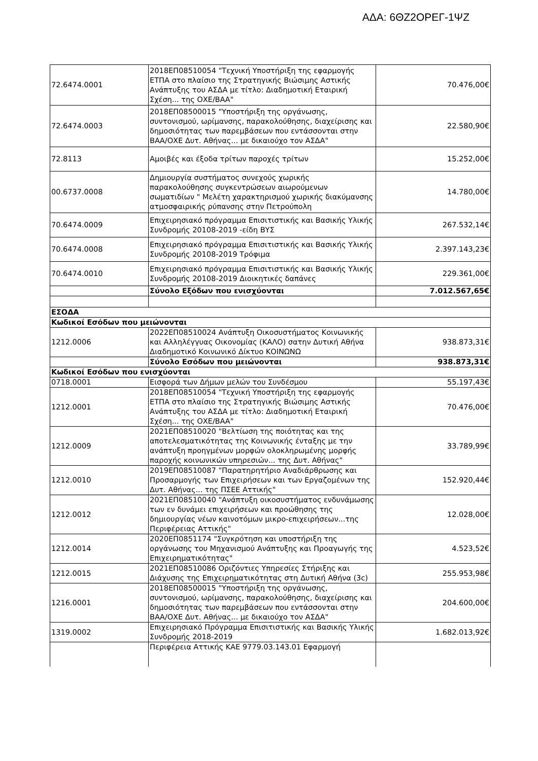ΑΔΑ: 6ΘΖ2ΟΡΕΓ-1ΨΖ
| 72.6474.0001 | 2018ΕΠ08510054 "Τεχνική Υποστήριξη της εφαρμογής ΕΤΠΑ στο πλαίσιο της Στρατηγικής Βιώσιμης Αστικής Ανάπτυξης του ΑΣΔΑ με τίτλο: Διαδημοτική Εταιρική Σχέση... της ΟΧΕ/ΒΑΑ" | 70.476,00€ |
| 72.6474.0003 | 2018ΕΠ08500015 "Υποστήριξη της οργάνωσης, συντονισμού, ωρίμανσης, παρακολούθησης, διαχείρισης και δημοσιότητας των παρεμβάσεων που εντάσσονται στην ΒΑΑ/ΟΧΕ Δυτ. Αθήνας... με δικαιούχο τον ΑΣΔΑ" | 22.580,90€ |
| 72.8113 | Αμοιβές και έξοδα τρίτων παροχές τρίτων | 15.252,00€ |
| 00.6737.0008 | Δημιουργία συστήματος συνεχούς χωρικής παρακολούθησης συγκεντρώσεων αιωρούμενων σωματιδίων " Μελέτη χαρακτηρισμού χωρικής διακύμανσης ατμοσφαιρικής ρύπανσης στην Πετρούπολη | 14.780,00€ |
| 70.6474.0009 | Επιχειρησιακό πρόγραμμα Επισιτιστικής και Βασικής Υλικής Συνδρομής 20108-2019 -είδη ΒΥΣ | 267.532,14€ |
| 70.6474.0008 | Επιχειρησιακό πρόγραμμα Επισιτιστικής και Βασικής Υλικής Συνδρομής 20108-2019 Τρόφιμα | 2.397.143,23€ |
| 70.6474.0010 | Επιχειρησιακό πρόγραμμα Επισιτιστικής και Βασικής Υλικής Συνδρομής 20108-2019 Διοικητικές δαπάνες | 229.361,00€ |
| | Σύνολο Εξόδων που ενισχύονται | 7.012.567,65€ |
| ΕΣΟΔΑ | | |
| Κωδικοί Εσόδων που μειώνονται | | |
| 1212.0006 | 2022ΕΠ08510024 Ανάπτυξη Οικοσυστήματος Κοινωνικής και Αλληλέγγυας Οικονομίας (ΚΑΛΟ) σατην Δυτική Αθήνα Διαδημοτικό Κοινωνικό Δίκτυο ΚΟΙΝΩΝΩ | 938.873,31€ |
| | Σύνολο Εσόδων που μειώνονται | 938.873,31€ |
| Κωδικοί Εσόδων που ενισχύονται | | |
| 0718.0001 | Εισφορά των Δήμων μελών του Συνδέσμου | 55.197,43€ |
| 1212.0001 | 2018ΕΠ08510054 "Τεχνική Υποστήριξη της εφαρμογής ΕΤΠΑ στο πλαίσιο της Στρατηγικής Βιώσιμης Αστικής Ανάπτυξης του ΑΣΔΑ με τίτλο: Διαδημοτική Εταιρική Σχέση... της ΟΧΕ/ΒΑΑ" | 70.476,00€ |
| 1212.0009 | 2021ΕΠ08510020 "Βελτίωση της ποιότητας και της αποτελεσματικότητας της Κοινωνικής ένταξης με την ανάπτυξη προηγμένων μορφών ολοκληρωμένης μορφής παροχής κοινωνικών υπηρεσιών... της Δυτ. Αθήνας" | 33.789,99€ |
| 1212.0010 | 2019ΕΠ08510087 "Παρατηρητήριο Αναδιάρθρωσης και Προσαρμογής των Επιχειρήσεων και των Εργαζομένων της Δυτ. Αθήνας... της ΠΣΕΕ Αττικής" | 152.920,44€ |
| 1212.0012 | 2021ΕΠ08510040 "Ανάπτυξη οικοσυστήματος ενδυνάμωσης των εν δυνάμει επιχειρήσεων και προώθησης της δημιουργίας νέων καινοτόμων μικρο-επιχειρήσεων...της Περιφέρειας Αττικής" | 12.028,00€ |
| 1212.0014 | 2020ΕΠ0851174 "Συγκρότηση και υποστήριξη της οργάνωσης του Μηχανισμού Ανάπτυξης και Προαγωγής της Επιχειρηματικότητας" | 4.523,52€ |
| 1212.0015 | 2021ΕΠ08510086 Οριζόντιες Υπηρεσίες Στήριξης και Διάχυσης της Επιχειρηματικότητας στη Δυτική Αθήνα (3c) | 255.953,98€ |
| 1216.0001 | 2018ΕΠ08500015 "Υποστήριξη της οργάνωσης, συντονισμού, ωρίμανσης, παρακολούθησης, διαχείρισης και δημοσιότητας των παρεμβάσεων που εντάσσονται στην ΒΑΑ/ΟΧΕ Δυτ. Αθήνας... με δικαιούχο τον ΑΣΔΑ" | 204.600,00€ |
| 1319.0002 | Επιχειρησιακό Πρόγραμμα Επισιτιστικής και Βασικής Υλικής Συνδρομής 2018-2019 | 1.682.013,92€ |
| | Περιφέρεια Αττικής ΚΑΕ 9779.03.143.01 Εφαρμογή | |